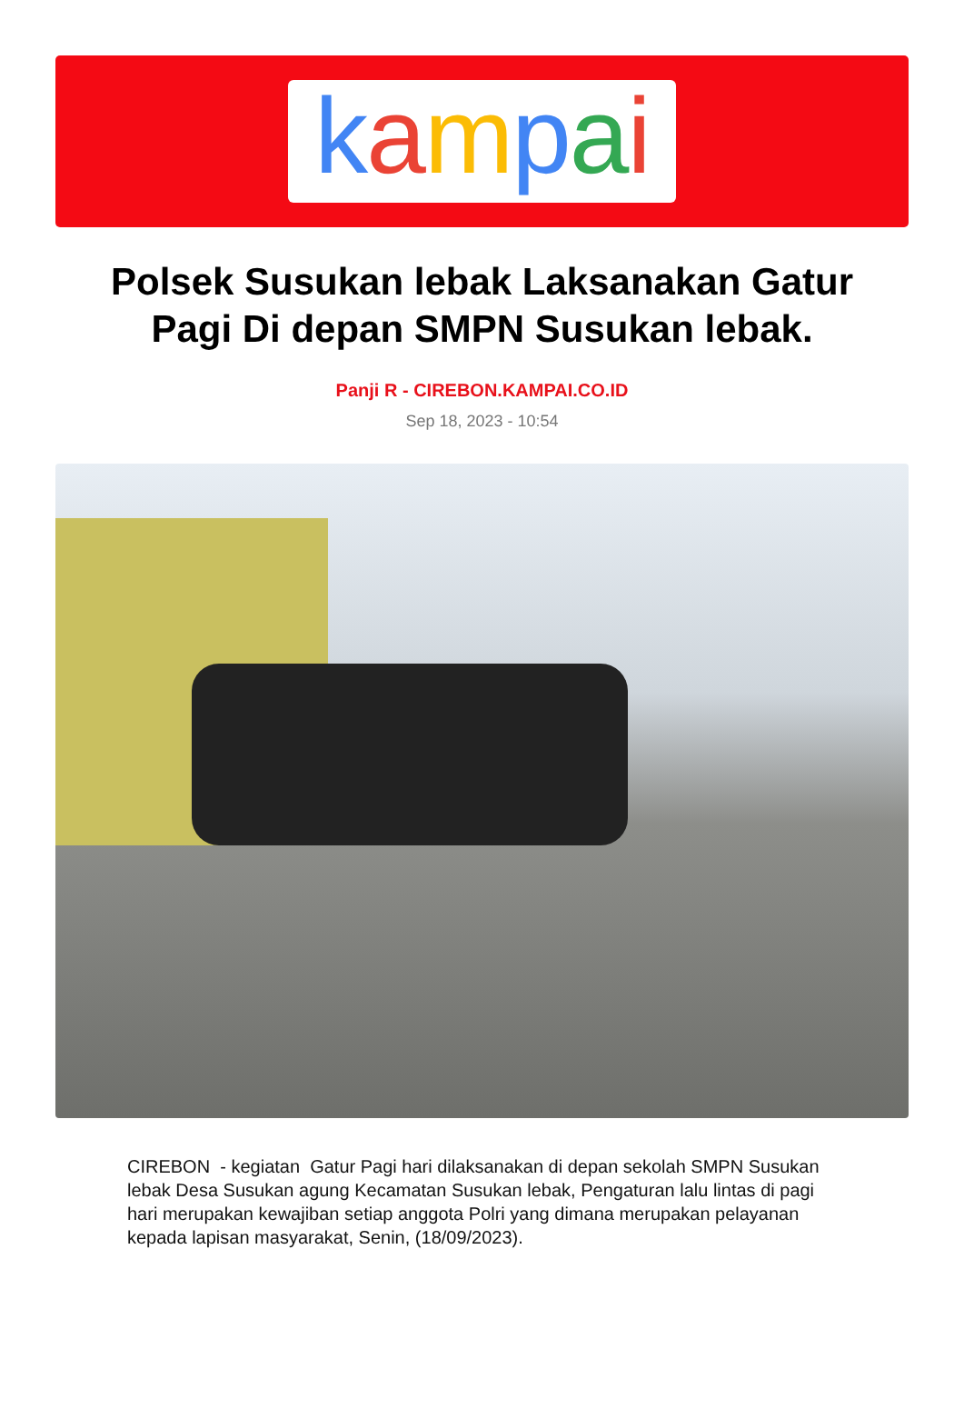kampai
Polsek Susukan lebak Laksanakan Gatur Pagi Di depan SMPN Susukan lebak.
Panji R - CIREBON.KAMPAI.CO.ID
Sep 18, 2023 - 10:54
CIREBON - kegiatan Gatur Pagi hari dilaksanakan di depan sekolah SMPN Susukan lebak Desa Susukan agung Kecamatan Susukan lebak, Pengaturan lalu lintas di pagi hari merupakan kewajiban setiap anggota Polri yang dimana merupakan pelayanan kepada lapisan masyarakat, Senin, (18/09/2023).